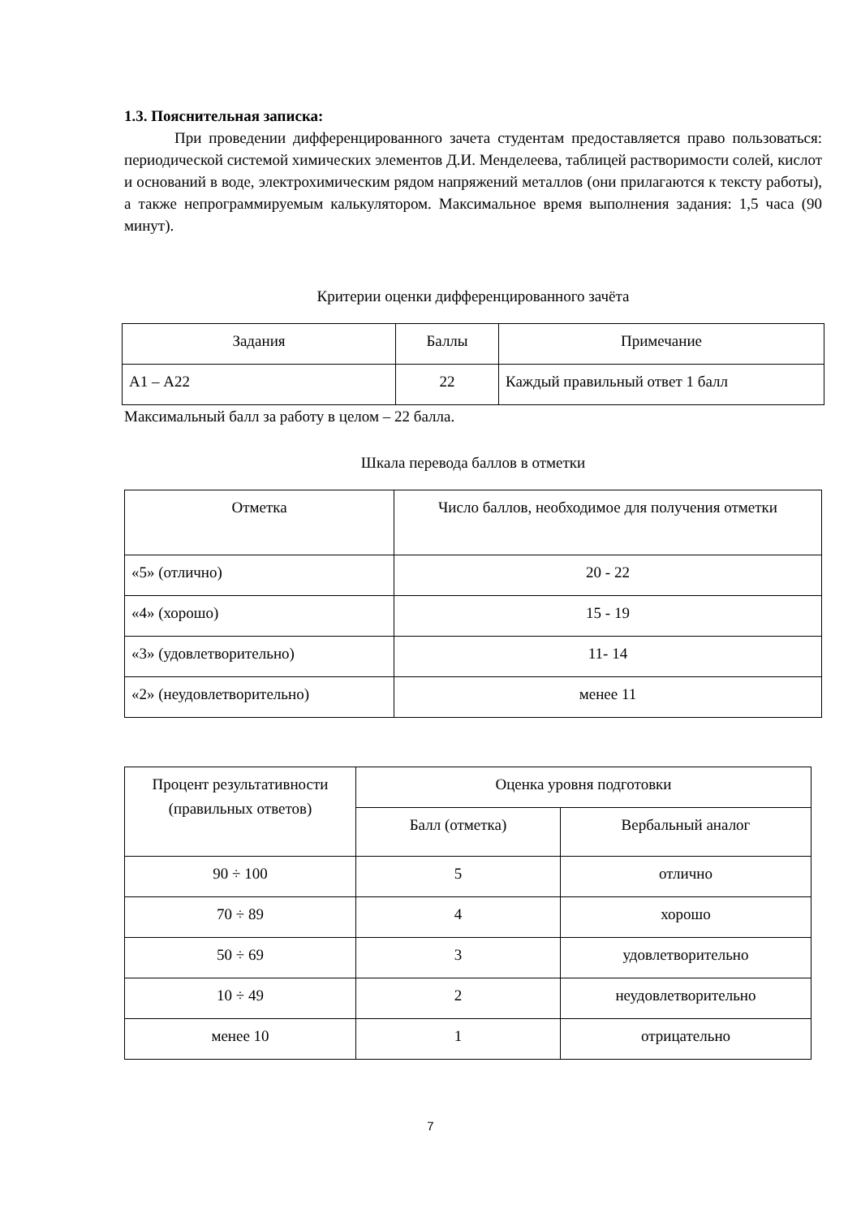1.3. Пояснительная записка:
При проведении дифференцированного зачета студентам предоставляется право пользоваться: периодической системой химических элементов Д.И. Менделеева, таблицей растворимости солей, кислот и оснований в воде, электрохимическим рядом напряжений металлов (они прилагаются к тексту работы), а также непрограммируемым калькулятором. Максимальное время выполнения задания: 1,5 часа (90 минут).
Критерии оценки дифференцированного зачёта
| Задания | Баллы | Примечание |
| --- | --- | --- |
| А1 – А22 | 22 | Каждый правильный ответ 1 балл |
Максимальный балл за работу в целом – 22 балла.
Шкала перевода баллов в отметки
| Отметка | Число баллов, необходимое для получения отметки |
| --- | --- |
| «5» (отлично) | 20 - 22 |
| «4» (хорошо) | 15 - 19 |
| «3» (удовлетворительно) | 11- 14 |
| «2» (неудовлетворительно) | менее 11 |
| Процент результативности (правильных ответов) | Оценка уровня подготовки | |
| --- | --- | --- |
| | Балл (отметка) | Вербальный аналог |
| 90 ÷ 100 | 5 | отлично |
| 70 ÷ 89 | 4 | хорошо |
| 50 ÷ 69 | 3 | удовлетворительно |
| 10 ÷ 49 | 2 | неудовлетворительно |
| менее 10 | 1 | отрицательно |
7